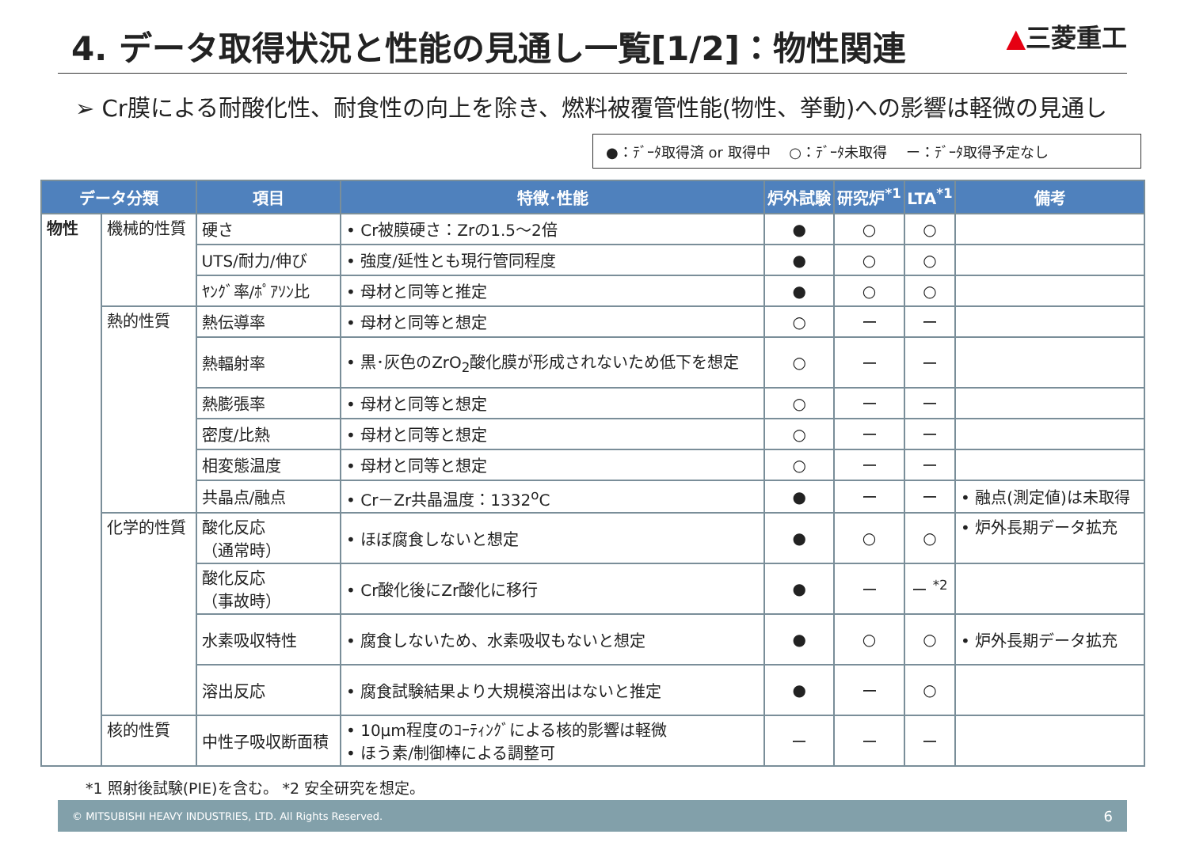4. データ取得状況と性能の見通し一覧[1/2]：物性関連
▲三菱重工
➢ Cr膜による耐酸化性、耐食性の向上を除き、燃料被覆管性能(物性、挙動)への影響は軽微の見通し
●：ﾃﾞｰﾀ取得済 or 取得中　 ○：ﾃﾞｰﾀ未取得　 ー：ﾃﾞｰﾀ取得予定なし
| データ分類 | | 項目 | 特徴･性能 | 炉外試験 | 研究炉<sup>*1</sup> | LTA<sup>*1</sup> | 備考 |
| --- | --- | --- | --- | --- | --- | --- | --- |
| 物性 | 機械的性質 | 硬さ | • Cr被膜硬さ：Zrの1.5～2倍 | ● | ○ | ○ | |
| | | UTS/耐力/伸び | • 強度/延性とも現行管同程度 | ● | ○ | ○ | |
| | | ﾔﾝｸﾞ率/ﾎﾟｱｿﾝ比 | • 母材と同等と推定 | ● | ○ | ○ | |
| | 熱的性質 | 熱伝導率 | • 母材と同等と想定 | ○ | ー | ー | |
| | | 熱輻射率 | • 黒･灰色のZrO<sub>2</sub>酸化膜が形成されないため低下を想定 | ○ | ー | ー | |
| | | 熱膨張率 | • 母材と同等と想定 | ○ | ー | ー | |
| | | 密度/比熱 | • 母材と同等と想定 | ○ | ー | ー | |
| | | 相変態温度 | • 母材と同等と想定 | ○ | ー | ー | |
| | | 共晶点/融点 | • Cr－Zr共晶温度：1332<sup>o</sup>C | ● | ー | ー | • 融点(測定値)は未取得 |
| | 化学的性質 | 酸化反応 （通常時） | • ほぼ腐食しないと想定 | ● | ○ | ○ | • 炉外長期データ拡充 |
| | | 酸化反応 （事故時） | • Cr酸化後にZr酸化に移行 | ● | ー | ー <sup>*2</sup> | |
| | | 水素吸収特性 | • 腐食しないため、水素吸収もないと想定 | ● | ○ | ○ | • 炉外長期データ拡充 |
| | | 溶出反応 | • 腐食試験結果より大規模溶出はないと推定 | ● | ー | ○ | |
| | 核的性質 | 中性子吸収断面積 | • 10μm程度のｺｰﾃｨﾝｸﾞによる核的影響は軽微 • ほう素/制御棒による調整可 | ー | ー | ー | |
*1 照射後試験(PIE)を含む。 *2 安全研究を想定。
© MITSUBISHI HEAVY INDUSTRIES, LTD. All Rights Reserved. 6